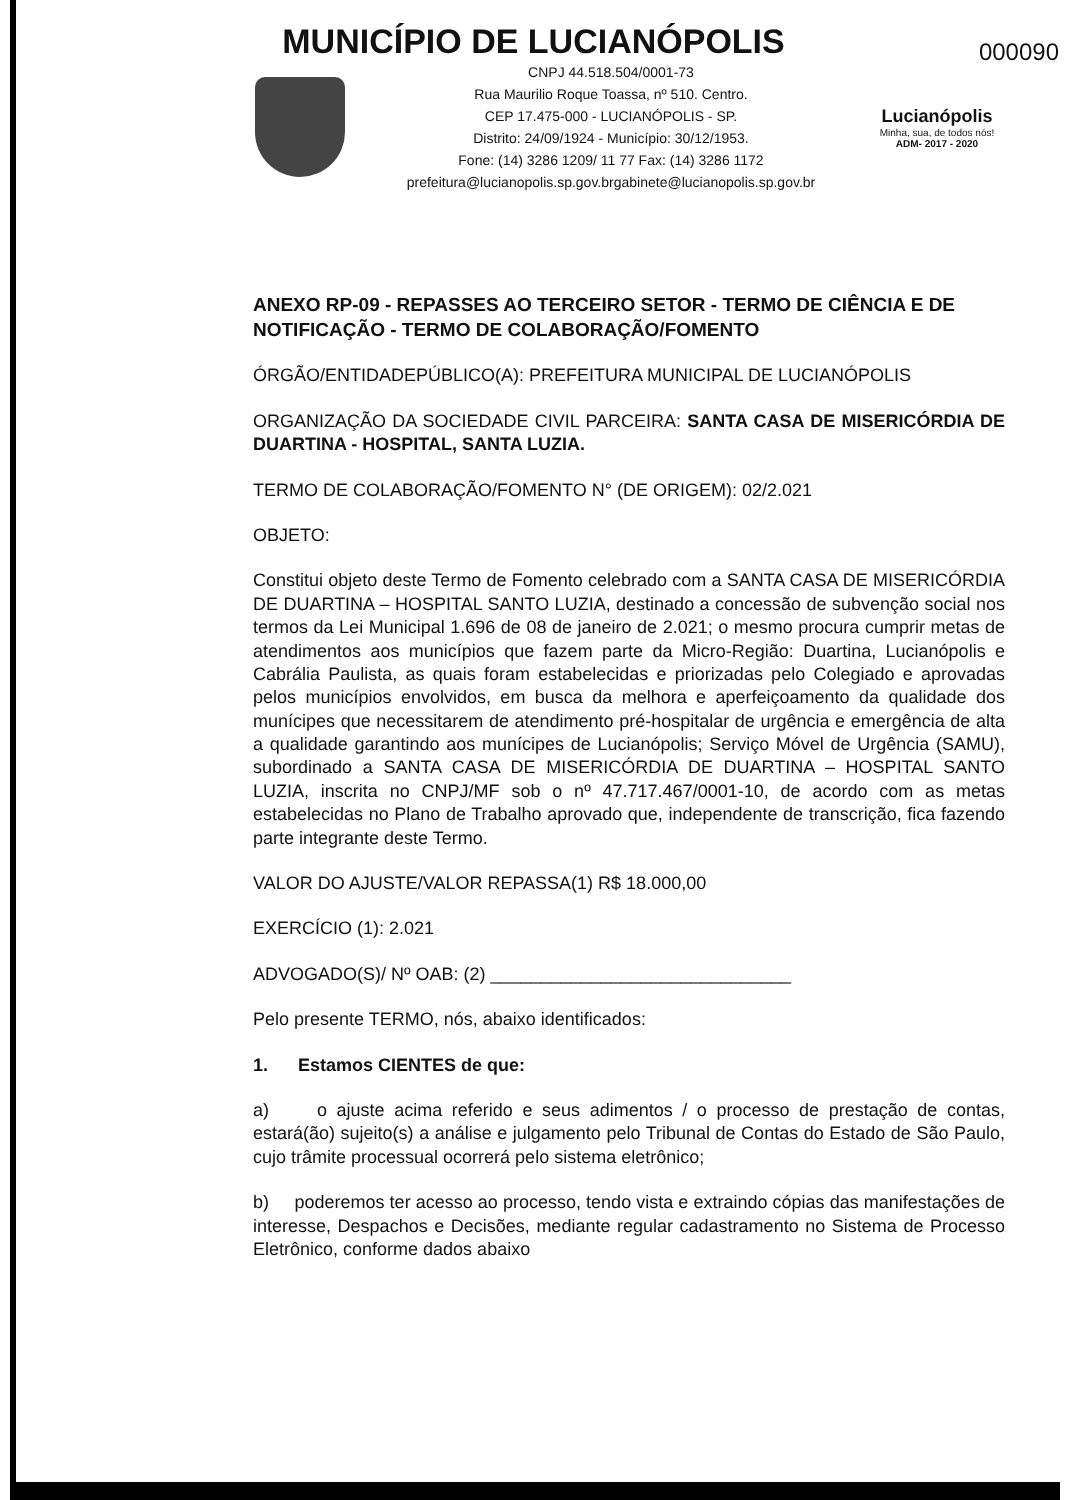MUNICÍPIO DE LUCIANÓPOLIS
000090
CNPJ 44.518.504/0001-73
Rua Maurilio Roque Toassa, nº 510. Centro.
CEP 17.475-000 - LUCIANÓPOLIS - SP.
Distrito: 24/09/1924 - Município: 30/12/1953.
Fone: (14) 3286 1209/ 11 77 Fax: (14) 3286 1172
prefeitura@lucianopolis.sp.gov.brgabinete@lucianopolis.sp.gov.br
Lucianópolis
Minha, sua, de todos nós!
ADM- 2017 - 2020
ANEXO RP-09 - REPASSES AO TERCEIRO SETOR - TERMO DE CIÊNCIA E DE NOTIFICAÇÃO - TERMO DE COLABORAÇÃO/FOMENTO
ÓRGÃO/ENTIDADEPÚBLICO(A): PREFEITURA MUNICIPAL DE LUCIANÓPOLIS
ORGANIZAÇÃO DA SOCIEDADE CIVIL PARCEIRA: SANTA CASA DE MISERICÓRDIA DE DUARTINA - HOSPITAL, SANTA LUZIA.
TERMO DE COLABORAÇÃO/FOMENTO N° (DE ORIGEM): 02/2.021
OBJETO:
Constitui objeto deste Termo de Fomento celebrado com a SANTA CASA DE MISERICÓRDIA DE DUARTINA – HOSPITAL SANTO LUZIA, destinado a concessão de subvenção social nos termos da Lei Municipal 1.696 de 08 de janeiro de 2.021; o mesmo procura cumprir metas de atendimentos aos municípios que fazem parte da Micro-Região: Duartina, Lucianópolis e Cabrália Paulista, as quais foram estabelecidas e priorizadas pelo Colegiado e aprovadas pelos municípios envolvidos, em busca da melhora e aperfeiçoamento da qualidade dos munícipes que necessitarem de atendimento pré-hospitalar de urgência e emergência de alta a qualidade garantindo aos munícipes de Lucianópolis; Serviço Móvel de Urgência (SAMU), subordinado a SANTA CASA DE MISERICÓRDIA DE DUARTINA – HOSPITAL SANTO LUZIA, inscrita no CNPJ/MF sob o nº 47.717.467/0001-10, de acordo com as metas estabelecidas no Plano de Trabalho aprovado que, independente de transcrição, fica fazendo parte integrante deste Termo.
VALOR DO AJUSTE/VALOR REPASSA(1) R$ 18.000,00
EXERCÍCIO (1): 2.021
ADVOGADO(S)/ Nº OAB: (2) ______________________________
Pelo presente TERMO, nós, abaixo identificados:
1. Estamos CIENTES de que:
a) o ajuste acima referido e seus adimentos / o processo de prestação de contas, estará(ão) sujeito(s) a análise e julgamento pelo Tribunal de Contas do Estado de São Paulo, cujo trâmite processual ocorrerá pelo sistema eletrônico;
b) poderemos ter acesso ao processo, tendo vista e extraindo cópias das manifestações de interesse, Despachos e Decisões, mediante regular cadastramento no Sistema de Processo Eletrônico, conforme dados abaixo